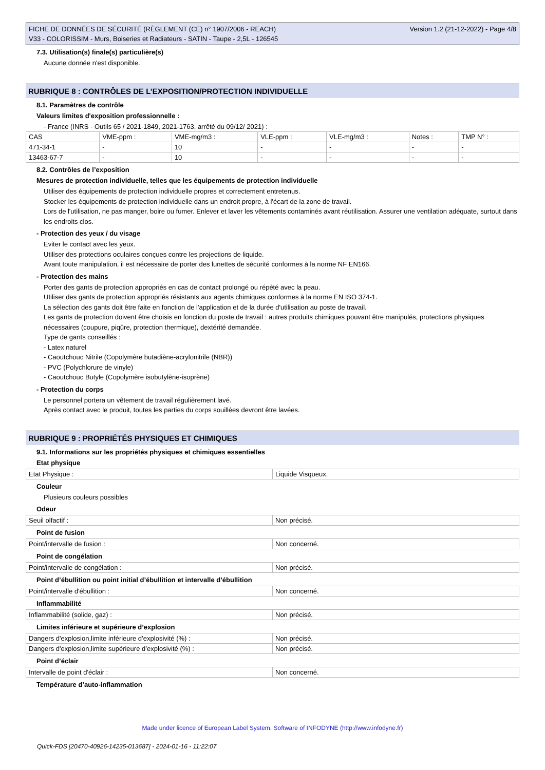FICHE DE DONNÉES DE SÉCURITÉ (RÈGLEMENT (CE) n° 1907/2006 - REACH)
V33 - COLORISSIM - Murs, Boiseries et Radiateurs - SATIN - Taupe - 2,5L - 126545
Version 1.2 (21-12-2022) - Page 4/8
7.3. Utilisation(s) finale(s) particulière(s)
Aucune donnée n'est disponible.
RUBRIQUE 8 : CONTRÔLES DE L’EXPOSITION/PROTECTION INDIVIDUELLE
8.1. Paramètres de contrôle
Valeurs limites d'exposition professionnelle :
- France (INRS - Outils 65 / 2021-1849, 2021-1763, arrêté du 09/12/ 2021) :
| CAS | VME-ppm : | VME-mg/m3 : | VLE-ppm : | VLE-mg/m3 : | Notes : | TMP N° : |
| 471-34-1 | - | 10 | - | - | - | - |
| 13463-67-7 | - | 10 | - | - | - | - |
8.2. Contrôles de l’exposition
Mesures de protection individuelle, telles que les équipements de protection individuelle
Utiliser des équipements de protection individuelle propres et correctement entretenus.
Stocker les équipements de protection individuelle dans un endroit propre, à l'écart de la zone de travail.
Lors de l'utilisation, ne pas manger, boire ou fumer. Enlever et laver les vêtements contaminés avant réutilisation. Assurer une ventilation adéquate, surtout dans les endroits clos.
- Protection des yeux / du visage
Eviter le contact avec les yeux.
Utiliser des protections oculaires conçues contre les projections de liquide.
Avant toute manipulation, il est nécessaire de porter des lunettes de sécurité conformes à la norme NF EN166.
- Protection des mains
Porter des gants de protection appropriés en cas de contact prolongé ou répété avec la peau.
Utiliser des gants de protection appropriés résistants aux agents chimiques conformes à la norme EN ISO 374-1.
La sélection des gants doit être faite en fonction de l'application et de la durée d'utilisation au poste de travail.
Les gants de protection doivent être choisis en fonction du poste de travail : autres produits chimiques pouvant être manipulés, protections physiques nécessaires (coupure, piqûre, protection thermique), dextérité demandée.
Type de gants conseillés :
- Latex naturel
- Caoutchouc Nitrile (Copolymère butadiène-acrylonitrile (NBR))
- PVC (Polychlorure de vinyle)
- Caoutchouc Butyle (Copolymère isobutylène-isoprène)
- Protection du corps
Le personnel portera un vêtement de travail régulièrement lavé.
Après contact avec le produit, toutes les parties du corps souillées devront être lavées.
RUBRIQUE 9 : PROPRIÉTÉS PHYSIQUES ET CHIMIQUES
9.1. Informations sur les propriétés physiques et chimiques essentielles
Etat physique
| Etat Physique : | Liquide Visqueux. |
Couleur
Plusieurs couleurs possibles
Odeur
| Seuil olfactif : | Non précisé. |
Point de fusion
| Point/intervalle de fusion : | Non concerné. |
Point de congélation
| Point/intervalle de congélation : | Non précisé. |
Point d’ébullition ou point initial d’ébullition et intervalle d’ébullition
| Point/intervalle d'ébullition : | Non concerné. |
Inflammabilité
| Inflammabilité (solide, gaz) : | Non précisé. |
Limites inférieure et supérieure d’explosion
| Dangers d'explosion,limite inférieure d’explosivité (%) : | Non précisé. |
| Dangers d'explosion,limite supérieure d’explosivité (%) : | Non précisé. |
Point d’éclair
| Intervalle de point d'éclair : | Non concerné. |
Température d’auto-inflammation
Made under licence of European Label System, Software of INFODYNE (http://www.infodyne.fr)
Quick-FDS [20470-40926-14235-013687] - 2024-01-16 - 11:22:07